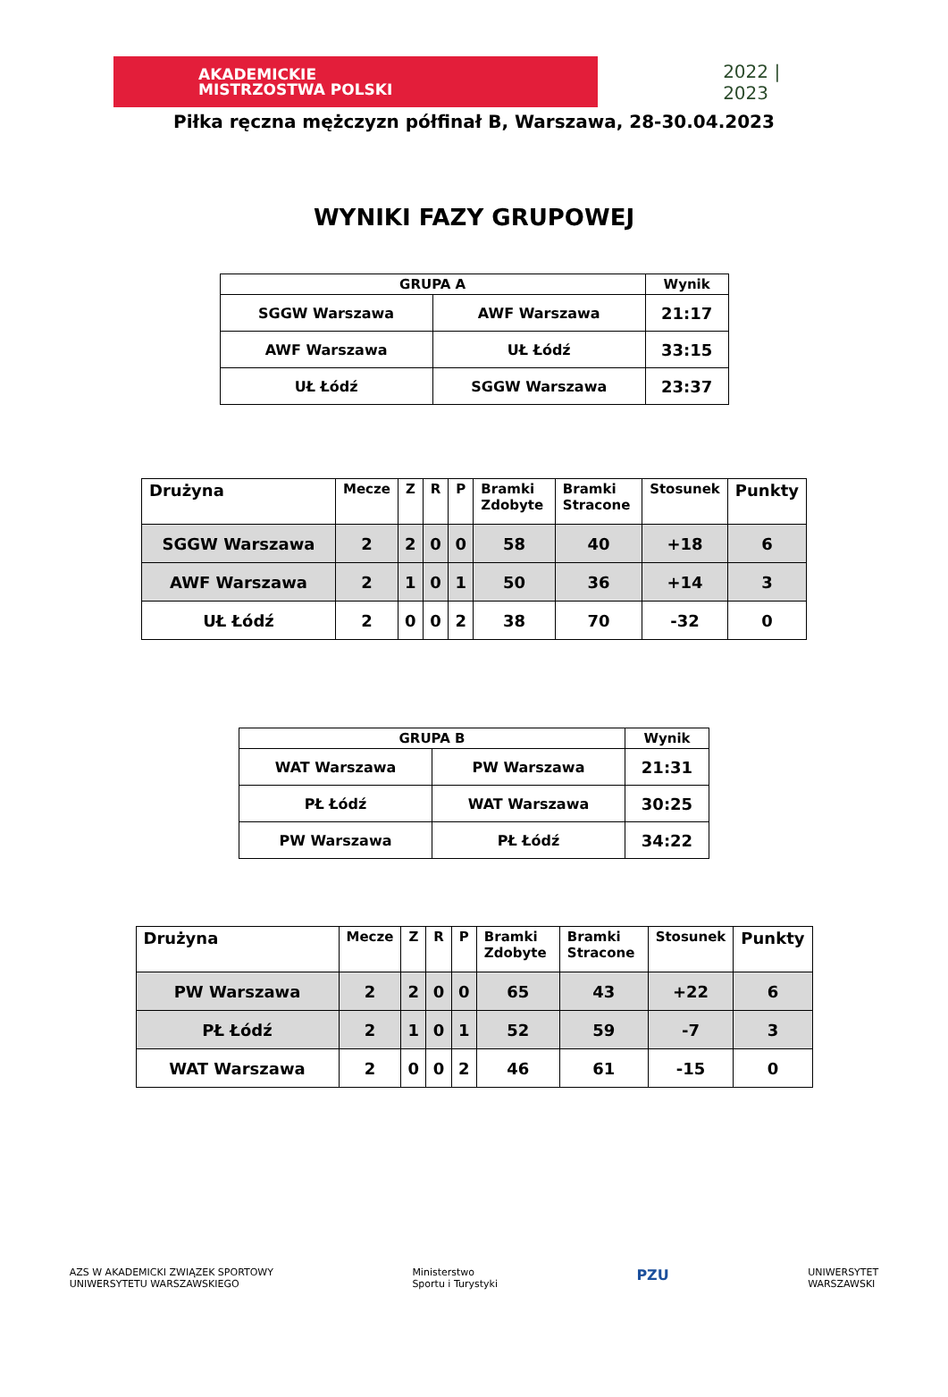AKADEMICKIE
MISTRZOSTWA POLSKI
2022 | 2023
Piłka ręczna mężczyzn półfinał B, Warszawa, 28-30.04.2023
WYNIKI FAZY GRUPOWEJ
| GRUPA A | | Wynik |
| --- | --- | --- |
| SGGW Warszawa | AWF Warszawa | 21:17 |
| AWF Warszawa | UŁ Łódź | 33:15 |
| UŁ Łódź | SGGW Warszawa | 23:37 |
| Drużyna | Mecze | Z | R | P | Bramki Zdobyte | Bramki Stracone | Stosunek | Punkty |
| --- | --- | --- | --- | --- | --- | --- | --- | --- |
| SGGW Warszawa | 2 | 2 | 0 | 0 | 58 | 40 | +18 | 6 |
| AWF Warszawa | 2 | 1 | 0 | 1 | 50 | 36 | +14 | 3 |
| UŁ Łódź | 2 | 0 | 0 | 2 | 38 | 70 | -32 | 0 |
| GRUPA B | | Wynik |
| --- | --- | --- |
| WAT Warszawa | PW Warszawa | 21:31 |
| PŁ Łódź | WAT Warszawa | 30:25 |
| PW Warszawa | PŁ Łódź | 34:22 |
| Drużyna | Mecze | Z | R | P | Bramki Zdobyte | Bramki Stracone | Stosunek | Punkty |
| --- | --- | --- | --- | --- | --- | --- | --- | --- |
| PW Warszawa | 2 | 2 | 0 | 0 | 65 | 43 | +22 | 6 |
| PŁ Łódź | 2 | 1 | 0 | 1 | 52 | 59 | -7 | 3 |
| WAT Warszawa | 2 | 0 | 0 | 2 | 46 | 61 | -15 | 0 |
AZS W AKADEMICKI ZWIĄZEK SPORTOWY
UNIWERSYTETU WARSZAWSKIEGO
Ministerstwo
Sportu i Turystyki
PZU
UNIWERSYTET
WARSZAWSKI